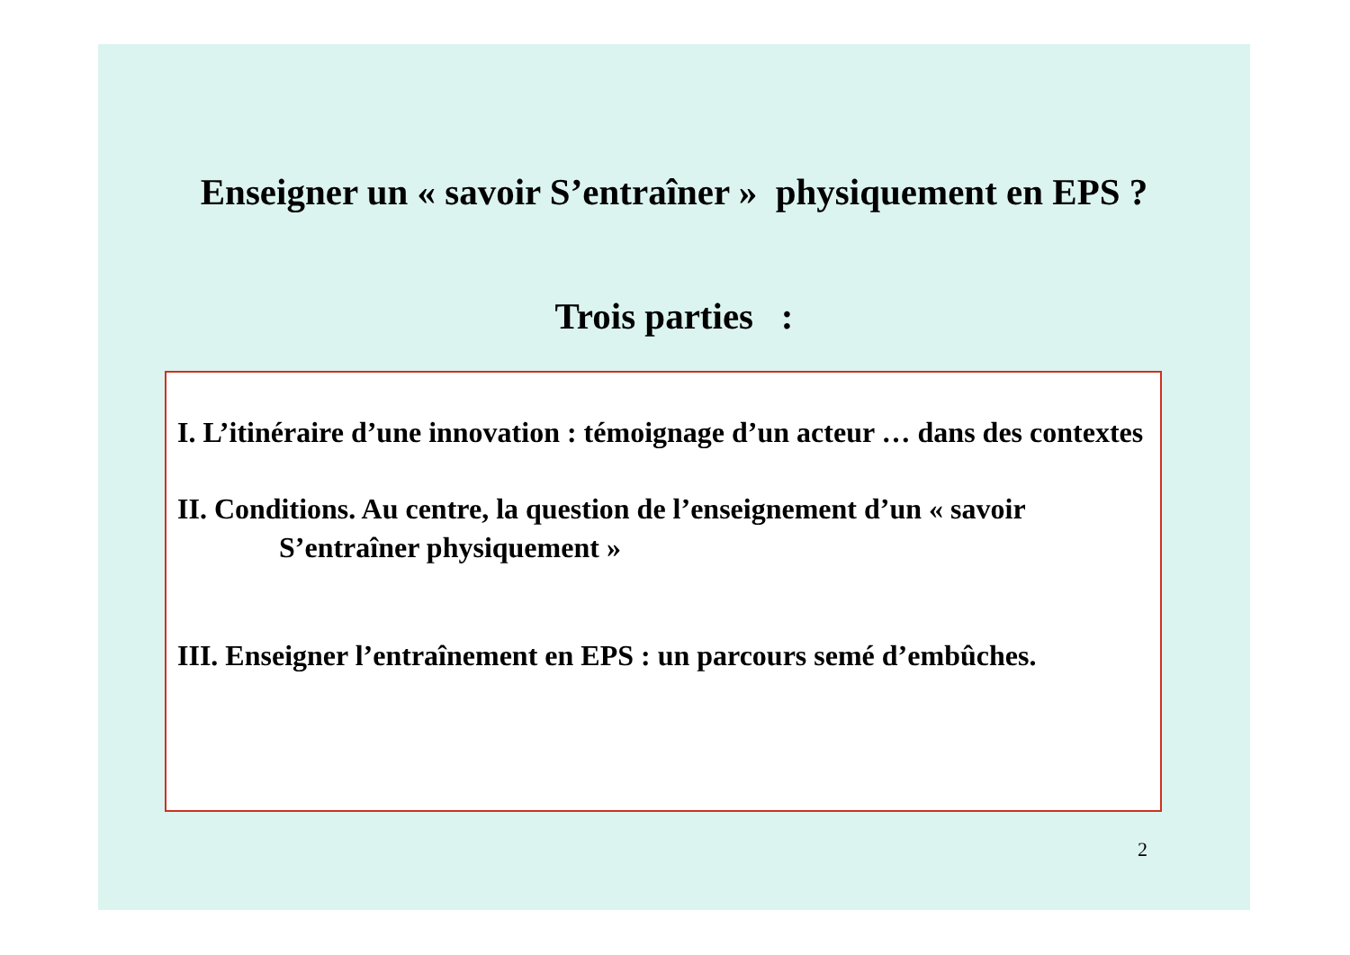Enseigner un « savoir S’entraîner » physiquement en EPS ?
Trois parties :
I. L’itinéraire d’une innovation : témoignage d’un acteur … dans des contextes
II. Conditions. Au centre, la question de l’enseignement d’un « savoir S’entraîner physiquement »
III. Enseigner l’entraînement en EPS : un parcours semé d’embûches.
2